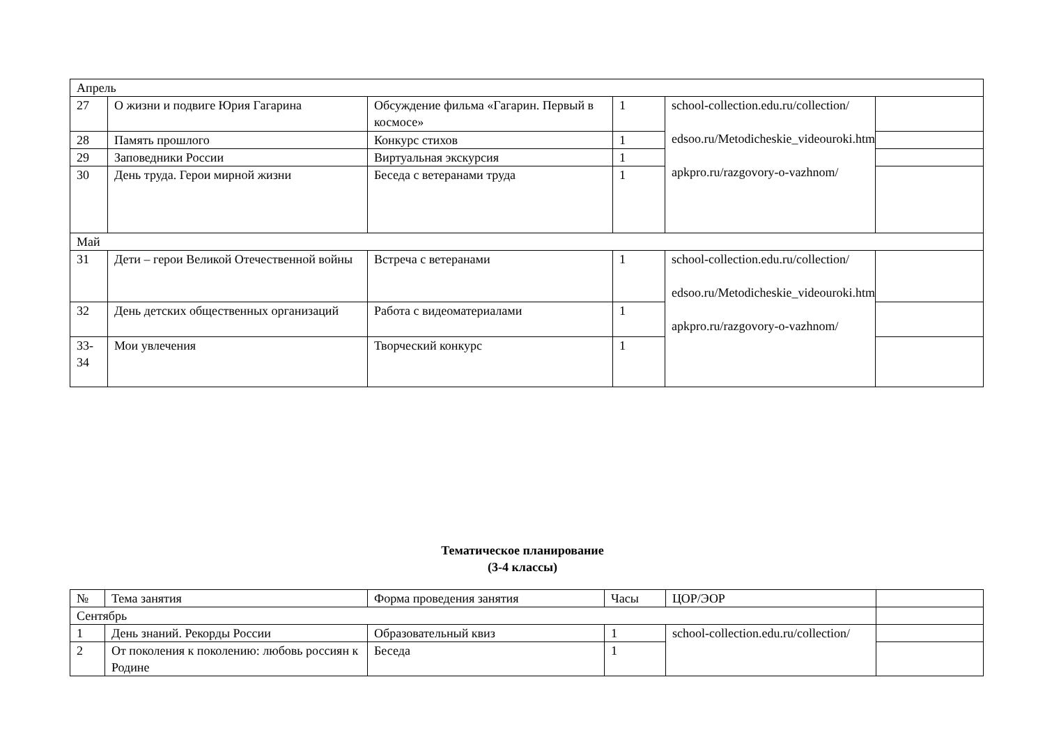| Апрель | | | | | |
| 27 | О жизни и подвиге Юрия Гагарина | Обсуждение фильма «Гагарин. Первый в космосе» | 1 | school-collection.edu.ru/collection/ edsoo.ru/Metodicheskie_videouroki.htm apkpro.ru/razgovory-o-vazhnom/ | |
| 28 | Память прошлого | Конкурс стихов | 1 | | |
| 29 | Заповедники России | Виртуальная экскурсия | 1 | | |
| 30 | День труда. Герои мирной жизни | Беседа с ветеранами труда | 1 | | |
| Май | | | | | |
| 31 | Дети – герои Великой Отечественной войны | Встреча с ветеранами | 1 | school-collection.edu.ru/collection/ edsoo.ru/Metodicheskie_videouroki.htm apkpro.ru/razgovory-o-vazhnom/ | |
| 32 | День детских общественных организаций | Работа с видеоматериалами | 1 | | |
| 33-34 | Мои увлечения | Творческий конкурс | 1 | | |
Тематическое планирование
(3-4 классы)
| № | Тема занятия | Форма проведения занятия | Часы | ЦОР/ЭОР | |
| --- | --- | --- | --- | --- | --- |
| Сентябрь | | | | | |
| 1 | День знаний. Рекорды России | Образовательный квиз | 1 | school-collection.edu.ru/collection/ | |
| 2 | От поколения к поколению: любовь россиян к Родине | Беседа | 1 | | |